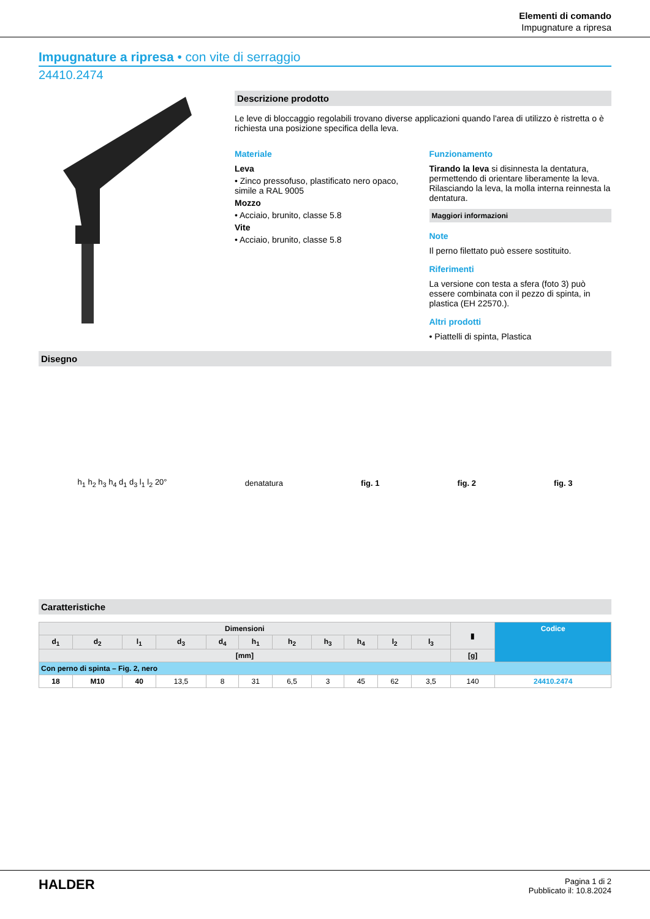Elementi di comando
Impugnature a ripresa
Impugnature a ripresa • con vite di serraggio
24410.2474
Descrizione prodotto
Le leve di bloccaggio regolabili trovano diverse applicazioni quando l'area di utilizzo è ristretta o è richiesta una posizione specifica della leva.
Materiale
Leva
• Zinco pressofuso, plastificato nero opaco, simile a RAL 9005
Mozzo
• Acciaio, brunito, classe 5.8
Vite
• Acciaio, brunito, classe 5.8
Funzionamento
Tirando la leva si disinnesta la dentatura, permettendo di orientare liberamente la leva. Rilasciando la leva, la molla interna reinnesta la dentatura.
Maggiori informazioni
Note
Il perno filettato può essere sostituito.
Riferimenti
La versione con testa a sfera (foto 3) può essere combinata con il pezzo di spinta, in plastica (EH 22570.).
Altri prodotti
• Piattelli di spinta, Plastica
Disegno
h<sub>1</sub> h<sub>2</sub> h<sub>3</sub> h<sub>4</sub> d<sub>1</sub> d<sub>3</sub> l<sub>1</sub> l<sub>2</sub> 20° denatatura fig. 1 fig. 2 fig. 3
Caratteristiche
| Dimensioni | | | | | | | | | | | ▮ | Codice |
| --- | --- | --- | --- | --- | --- | --- | --- | --- | --- | --- | --- | --- |
| d<sub>1</sub> | d<sub>2</sub> | l<sub>1</sub> | d<sub>3</sub> | d<sub>4</sub> | h<sub>1</sub> | h<sub>2</sub> | h<sub>3</sub> | h<sub>4</sub> | l<sub>2</sub> | l<sub>3</sub> | | |
| [mm] | | | | | | | | | | | [g] | |
| Con perno di spinta – Fig. 2, nero | | | | | | | | | | | | |
| 18 | M10 | 40 | 13,5 | 8 | 31 | 6,5 | 3 | 45 | 62 | 3,5 | 140 | 24410.2474 |
HALDER
Pagina 1 di 2
Pubblicato il: 10.8.2024